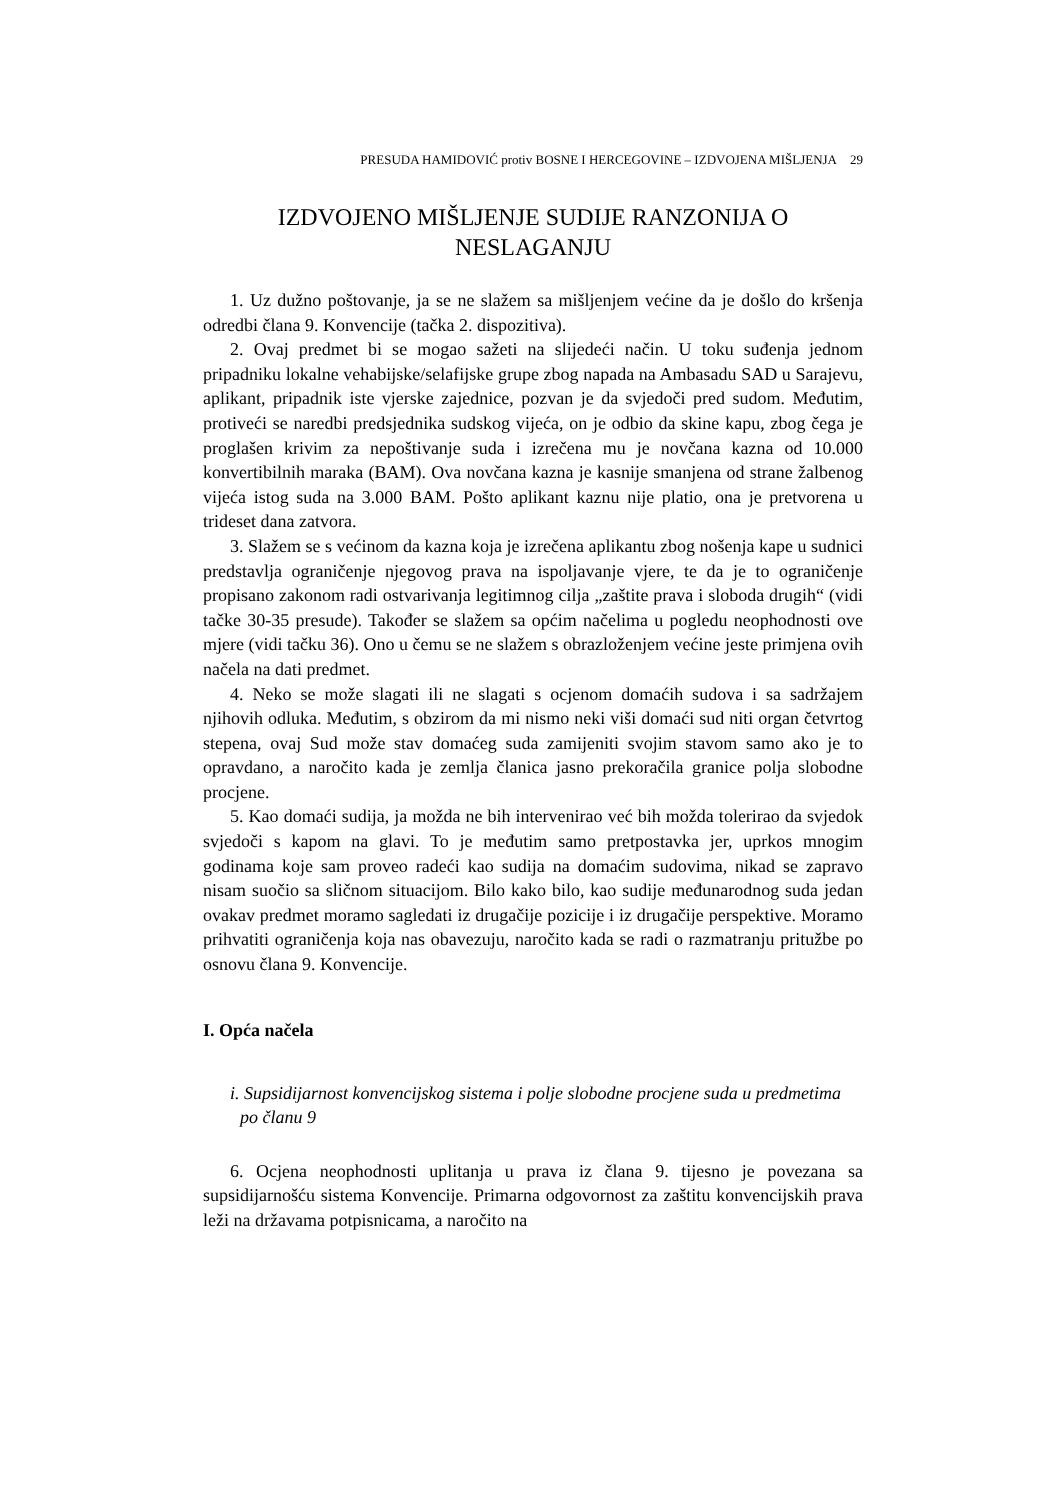PRESUDA HAMIDOVIĆ protiv BOSNE I HERCEGOVINE – IZDVOJENA MIŠLJENJA 29
IZDVOJENO MIŠLJENJE SUDIJE RANZONIJA O NESLAGANJU
1. Uz dužno poštovanje, ja se ne slažem sa mišljenjem većine da je došlo do kršenja odredbi člana 9. Konvencije (tačka 2. dispozitiva).
2. Ovaj predmet bi se mogao sažeti na slijedeći način. U toku suđenja jednom pripadniku lokalne vehabijske/selafijske grupe zbog napada na Ambasadu SAD u Sarajevu, aplikant, pripadnik iste vjerske zajednice, pozvan je da svjedoči pred sudom. Međutim, protiveći se naredbi predsjednika sudskog vijeća, on je odbio da skine kapu, zbog čega je proglašen krivim za nepoštivanje suda i izrečena mu je novčana kazna od 10.000 konvertibilnih maraka (BAM). Ova novčana kazna je kasnije smanjena od strane žalbenog vijeća istog suda na 3.000 BAM. Pošto aplikant kaznu nije platio, ona je pretvorena u trideset dana zatvora.
3. Slažem se s većinom da kazna koja je izrečena aplikantu zbog nošenja kape u sudnici predstavlja ograničenje njegovog prava na ispoljavanje vjere, te da je to ograničenje propisano zakonom radi ostvarivanja legitimnog cilja „zaštite prava i sloboda drugih“ (vidi tačke 30-35 presude). Također se slažem sa općim načelima u pogledu neophodnosti ove mjere (vidi tačku 36). Ono u čemu se ne slažem s obrazloženjem većine jeste primjena ovih načela na dati predmet.
4. Neko se može slagati ili ne slagati s ocjenom domaćih sudova i sa sadržajem njihovih odluka. Međutim, s obzirom da mi nismo neki viši domaći sud niti organ četvrtog stepena, ovaj Sud može stav domaćeg suda zamijeniti svojim stavom samo ako je to opravdano, a naročito kada je zemlja članica jasno prekoračila granice polja slobodne procjene.
5. Kao domaći sudija, ja možda ne bih intervenirao već bih možda tolerirao da svjedok svjedoči s kapom na glavi. To je međutim samo pretpostavka jer, uprkos mnogim godinama koje sam proveo radeći kao sudija na domaćim sudovima, nikad se zapravo nisam suočio sa sličnom situacijom. Bilo kako bilo, kao sudije međunarodnog suda jedan ovakav predmet moramo sagledati iz drugačije pozicije i iz drugačije perspektive. Moramo prihvatiti ograničenja koja nas obavezuju, naročito kada se radi o razmatranju pritužbe po osnovu člana 9. Konvencije.
I. Opća načela
i. Supsidijarnost konvencijskog sistema i polje slobodne procjene suda u predmetima po članu 9
6. Ocjena neophodnosti uplitanja u prava iz člana 9. tijesno je povezana sa supsidijarnošću sistema Konvencije. Primarna odgovornost za zaštitu konvencijskih prava leži na državama potpisnicama, a naročito na